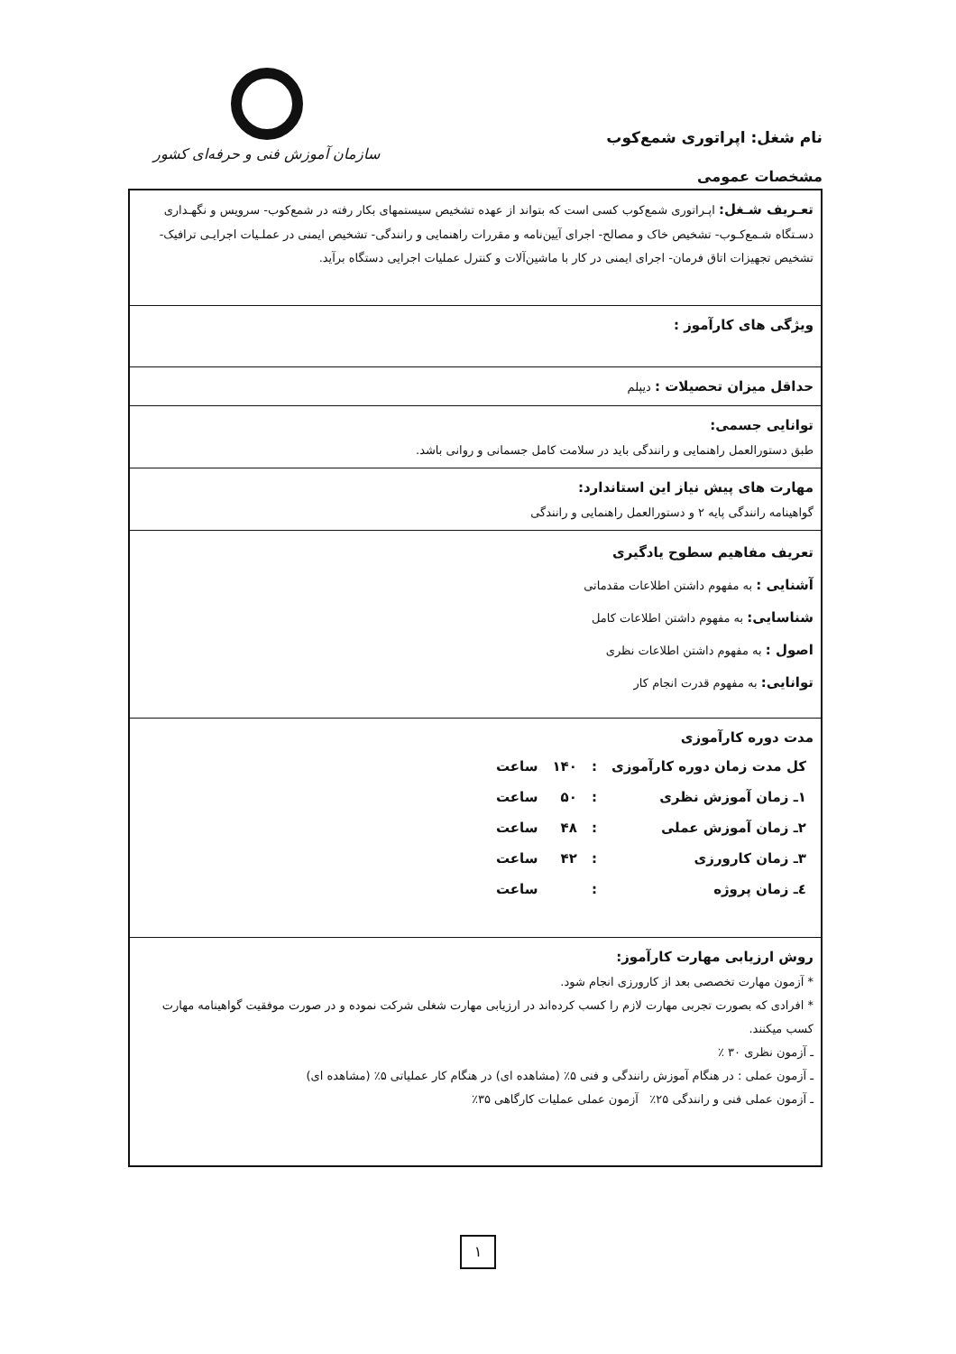نام شغل: اپراتوری شمع‌کوب
سازمان آموزش فنی و حرفه‌ای کشور
مشخصات عمومی
| تعـریف شـغل: اپـراتوری شمع‌کوب کسی است که بتواند از عهده تشخیص سیستمهای بکار رفته در شمع‌کوب- سرویس و نگهـداری دسـتگاه شـمع‌کـوب- تشخیص خاک و مصالح- اجرای آیین‌نامه و مقررات راهنمایی و رانندگی- تشخیص ایمنی در عملـیات اجرایـی ترافیک- تشخیص تجهیزات اتاق فرمان- اجرای ایمنی در کار با ماشین‌آلات و کنترل عملیات اجرایی دستگاه برآید. |
| ویژگی های کارآموز : |
| حداقل میزان تحصیلات : دیپلم |
| توانایی جسمی: طبق دستورالعمل راهنمایی و رانندگی باید در سلامت کامل جسمانی و روانی باشد. |
| مهارت های پیش نیاز این استاندارد: گواهینامه رانندگی پایه ۲ و دستورالعمل راهنمایی و رانندگی |
| تعریف مفاهیم سطوح یادگیری آشنایی : به مفهوم داشتن اطلاعات مقدماتی شناسایی: به مفهوم داشتن اطلاعات کامل اصول : به مفهوم داشتن اطلاعات نظری توانایی: به مفهوم قدرت انجام کار |
| مدت دوره کارآموزی / کل مدت زمان دوره کارآموزی / : / ۱۴۰ / ساعت / / ۱ـ زمان آموزش نظری / : / ۵۰ / ساعت / / ۲ـ زمان آموزش عملی / : / ۴۸ / ساعت / / ۳ـ زمان کارورزی / : / ۴۲ / ساعت / / ٤ـ زمان پروژه / : / / ساعت / |
| روش ارزیابی مهارت کارآموز: * آزمون مهارت تخصصی بعد از کارورزی انجام شود. * افرادی که بصورت تجربی مهارت لازم را کسب کرده‌اند در ارزیابی مهارت شغلی شرکت نموده و در صورت موفقیت گواهینامه مهارت کسب میکنند. ـ آزمون نظری ۳۰ ٪ ـ آزمون عملی : در هنگام آموزش رانندگی و فنی ۵٪ (مشاهده ای) در هنگام کار عملیاتی ۵٪ (مشاهده ای) ـ آزمون عملی فنی و رانندگی ۲۵٪ آزمون عملی عملیات کارگاهی ۳۵٪ |
۱